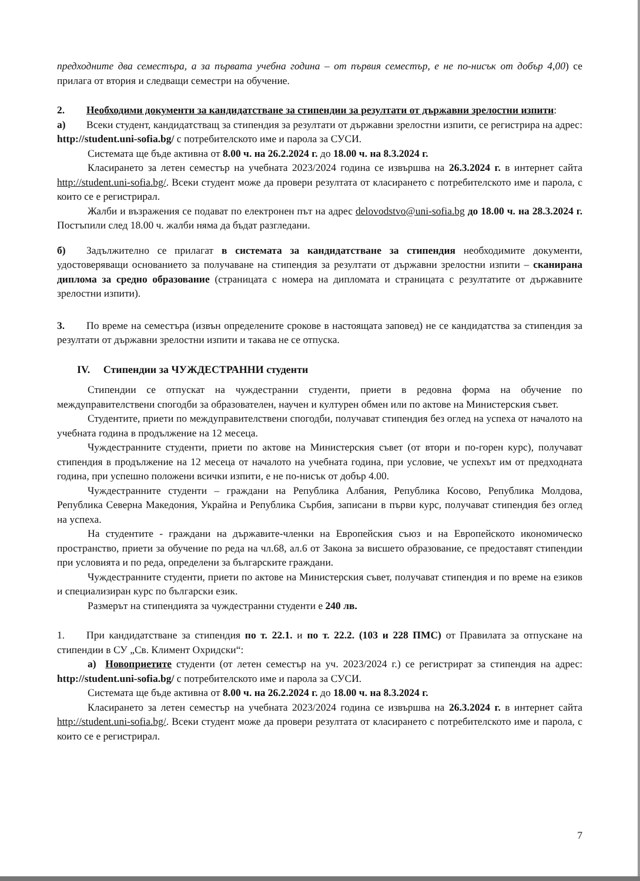предходните два семестъра, а за първата учебна година – от първия семестър, е не по-нисък от добър 4,00) се прилага от втория и следващи семестри на обучение.
2. Необходими документи за кандидатстване за стипендии за резултати от държавни зрелостни изпити:
а) Всеки студент, кандидатстващ за стипендия за резултати от държавни зрелостни изпити, се регистрира на адрес: http://student.uni-sofia.bg/ с потребителското име и парола за СУСИ.
Системата ще бъде активна от 8.00 ч. на 26.2.2024 г. до 18.00 ч. на 8.3.2024 г.
Класирането за летен семестър на учебната 2023/2024 година се извършва на 26.3.2024 г. в интернет сайта http://student.uni-sofia.bg/. Всеки студент може да провери резултата от класирането с потребителското име и парола, с които се е регистрирал.
Жалби и възражения се подават по електронен път на адрес delovodstvo@uni-sofia.bg до 18.00 ч. на 28.3.2024 г. Постъпили след 18.00 ч. жалби няма да бъдат разгледани.
б) Задължително се прилагат в системата за кандидатстване за стипендия необходимите документи, удостоверяващи основанието за получаване на стипендия за резултати от държавни зрелостни изпити – сканирана диплома за средно образование (страницата с номера на дипломата и страницата с резултатите от държавните зрелостни изпити).
3. По време на семестъра (извън определените срокове в настоящата заповед) не се кандидатства за стипендия за резултати от държавни зрелостни изпити и такава не се отпуска.
IV. Стипендии за ЧУЖДЕСТРАННИ студенти
Стипендии се отпускат на чуждестранни студенти, приети в редовна форма на обучение по междуправителствени спогодби за образователен, научен и културен обмен или по актове на Министерския съвет.
Студентите, приети по междуправителствени спогодби, получават стипендия без оглед на успеха от началото на учебната година в продължение на 12 месеца.
Чуждестранните студенти, приети по актове на Министерския съвет (от втори и по-горен курс), получават стипендия в продължение на 12 месеца от началото на учебната година, при условие, че успехът им от предходната година, при успешно положени всички изпити, е не по-нисък от добър 4.00.
Чуждестранните студенти – граждани на Република Албания, Република Косово, Република Молдова, Република Северна Македония, Украйна и Република Сърбия, записани в първи курс, получават стипендия без оглед на успеха.
На студентите - граждани на държавите-членки на Европейския съюз и на Европейското икономическо пространство, приети за обучение по реда на чл.68, ал.6 от Закона за висшето образование, се предоставят стипендии при условията и по реда, определени за българските граждани.
Чуждестранните студенти, приети по актове на Министерския съвет, получават стипендия и по време на езиков и специализиран курс по български език.
Размерът на стипендията за чуждестранни студенти е 240 лв.
1. При кандидатстване за стипендия по т. 22.1. и по т. 22.2. (103 и 228 ПМС) от Правилата за отпускане на стипендии в СУ „Св. Климент Охридски“:
а) Новоприетите студенти (от летен семестър на уч. 2023/2024 г.) се регистрират за стипендия на адрес: http://student.uni-sofia.bg/ с потребителското име и парола за СУСИ.
Системата ще бъде активна от 8.00 ч. на 26.2.2024 г. до 18.00 ч. на 8.3.2024 г.
Класирането за летен семестър на учебната 2023/2024 година се извършва на 26.3.2024 г. в интернет сайта http://student.uni-sofia.bg/. Всеки студент може да провери резултата от класирането с потребителското име и парола, с които се е регистрирал.
7